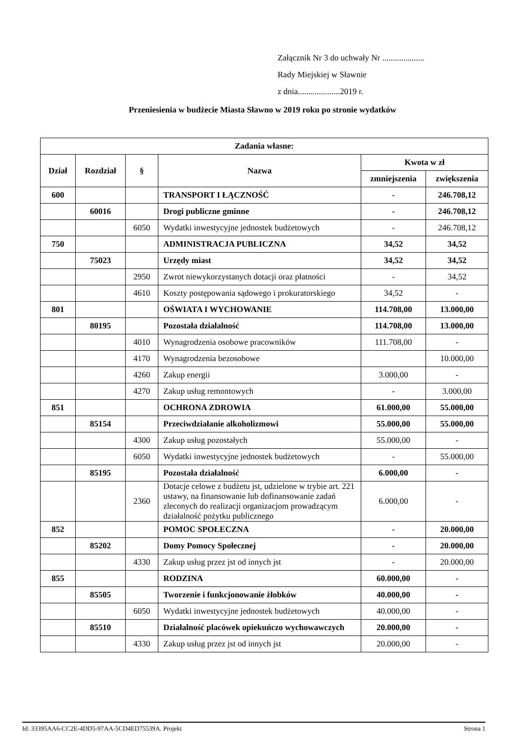Załącznik Nr 3 do uchwały Nr ....................
Rady Miejskiej w Sławnie
z dnia....................2019 r.
Przeniesienia w budżecie Miasta Sławno w 2019 roku po stronie wydatków
| Zadania własne: | | | | | |
| --- | --- | --- | --- | --- | --- |
| Dział | Rozdział | § | Nazwa | Kwota w zł | |
| | | | | zmniejszenia | zwiększenia |
| 600 | | | TRANSPORT I ŁĄCZNOŚĆ | - | 246.708,12 |
| | 60016 | | Drogi publiczne gminne | - | 246.708,12 |
| | | 6050 | Wydatki inwestycyjne jednostek budżetowych | - | 246.708,12 |
| 750 | | | ADMINISTRACJA PUBLICZNA | 34,52 | 34,52 |
| | 75023 | | Urzędy miast | 34,52 | 34,52 |
| | | 2950 | Zwrot niewykorzystanych dotacji oraz płatności | - | 34,52 |
| | | 4610 | Koszty postępowania sądowego i prokuratorskiego | 34,52 | - |
| 801 | | | OŚWIATA I WYCHOWANIE | 114.708,00 | 13.000,00 |
| | 80195 | | Pozostała działalność | 114.708,00 | 13.000,00 |
| | | 4010 | Wynagrodzenia osobowe pracowników | 111.708,00 | - |
| | | 4170 | Wynagrodzenia bezosobowe | | 10.000,00 |
| | | 4260 | Zakup energii | 3.000,00 | - |
| | | 4270 | Zakup usług remontowych | - | 3.000,00 |
| 851 | | | OCHRONA ZDROWIA | 61.000,00 | 55.000,00 |
| | 85154 | | Przeciwdziałanie alkoholizmowi | 55.000,00 | 55.000,00 |
| | | 4300 | Zakup usług pozostałych | 55.000,00 | - |
| | | 6050 | Wydatki inwestycyjne jednostek budżetowych | - | 55.000,00 |
| | 85195 | | Pozostała działalność | 6.000,00 | - |
| | | 2360 | Dotacje celowe z budżetu jst, udzielone w trybie art. 221 ustawy, na finansowanie lub dofinansowanie zadań zleconych do realizacji organizacjom prowadzącym działalność pożytku publicznego | 6.000,00 | - |
| 852 | | | POMOC SPOŁECZNA | - | 20.000,00 |
| | 85202 | | Domy Pomocy Społecznej | - | 20.000,00 |
| | | 4330 | Zakup usług przez jst od innych jst | - | 20.000,00 |
| 855 | | | RODZINA | 60.000,00 | - |
| | 85505 | | Tworzenie i funkcjonowanie żłobków | 40.000,00 | - |
| | | 6050 | Wydatki inwestycyjne jednostek budżetowych | 40.000,00 | - |
| | 85510 | | Działalność placówek opiekuńczo wychowawczych | 20.000,00 | - |
| | | 4330 | Zakup usług przez jst od innych jst | 20.000,00 | - |
Id: 33395AA6-CC2E-4DD5-97AA-5CD4ED75539A. Projekt Strona 1